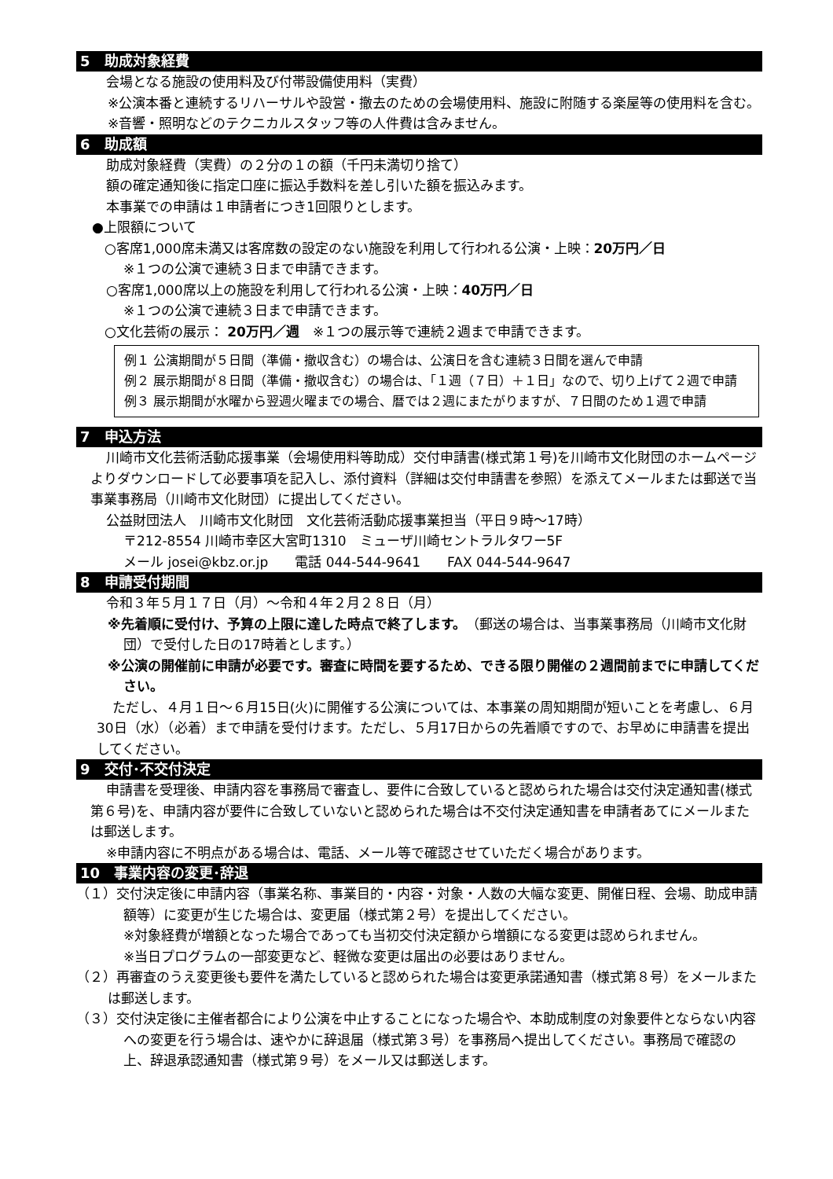5　助成対象経費
会場となる施設の使用料及び付帯設備使用料（実費）
※公演本番と連続するリハーサルや設営・撤去のための会場使用料、施設に附随する楽屋等の使用料を含む。
※音響・照明などのテクニカルスタッフ等の人件費は含みません。
6　助成額
助成対象経費（実費）の２分の１の額（千円未満切り捨て）
額の確定通知後に指定口座に振込手数料を差し引いた額を振込みます。
本事業での申請は１申請者につき1回限りとします。
●上限額について
○客席1,000席未満又は客席数の設定のない施設を利用して行われる公演・上映：20万円／日
※１つの公演で連続３日まで申請できます。
○客席1,000席以上の施設を利用して行われる公演・上映：40万円／日
※１つの公演で連続３日まで申請できます。
○文化芸術の展示： 20万円／週　※１つの展示等で連続２週まで申請できます。
例１ 公演期間が５日間（準備・撤収含む）の場合は、公演日を含む連続３日間を選んで申請
例２ 展示期間が８日間（準備・撤収含む）の場合は、「１週（７日）＋１日」なので、切り上げて２週で申請
例３ 展示期間が水曜から翌週火曜までの場合、暦では２週にまたがりますが、７日間のため１週で申請
7　申込方法
川崎市文化芸術活動応援事業（会場使用料等助成）交付申請書(様式第１号)を川崎市文化財団のホームページよりダウンロードして必要事項を記入し、添付資料（詳細は交付申請書を参照）を添えてメールまたは郵送で当事業事務局（川崎市文化財団）に提出してください。
公益財団法人　川崎市文化財団　文化芸術活動応援事業担当（平日９時～17時）
〒212-8554 川崎市幸区大宮町1310　ミューザ川崎セントラルタワー5F
メール josei@kbz.or.jp　　電話 044-544-9641　　FAX 044-544-9647
8　申請受付期間
令和３年５月１７日（月）～令和４年２月２８日（月）
※先着順に受付け、予算の上限に達した時点で終了します。（郵送の場合は、当事業事務局（川崎市文化財団）で受付した日の17時着とします。）
※公演の開催前に申請が必要です。審査に時間を要するため、できる限り開催の２週間前までに申請してください。
ただし、４月１日～６月15日(火)に開催する公演については、本事業の周知期間が短いことを考慮し、６月30日（水）（必着）まで申請を受付けます。ただし、５月17日からの先着順ですので、お早めに申請書を提出してください。
9　交付･不交付決定
申請書を受理後、申請内容を事務局で審査し、要件に合致していると認められた場合は交付決定通知書(様式第６号)を、申請内容が要件に合致していないと認められた場合は不交付決定通知書を申請者あてにメールまたは郵送します。
※申請内容に不明点がある場合は、電話、メール等で確認させていただく場合があります。
10　事業内容の変更･辞退
（１）交付決定後に申請内容（事業名称、事業目的・内容・対象・人数の大幅な変更、開催日程、会場、助成申請額等）に変更が生じた場合は、変更届（様式第２号）を提出してください。
※対象経費が増額となった場合であっても当初交付決定額から増額になる変更は認められません。
※当日プログラムの一部変更など、軽微な変更は届出の必要はありません。
（２）再審査のうえ変更後も要件を満たしていると認められた場合は変更承諾通知書（様式第８号）をメールまたは郵送します。
（３）交付決定後に主催者都合により公演を中止することになった場合や、本助成制度の対象要件とならない内容への変更を行う場合は、速やかに辞退届（様式第３号）を事務局へ提出してください。事務局で確認の上、辞退承認通知書（様式第９号）をメール又は郵送します。